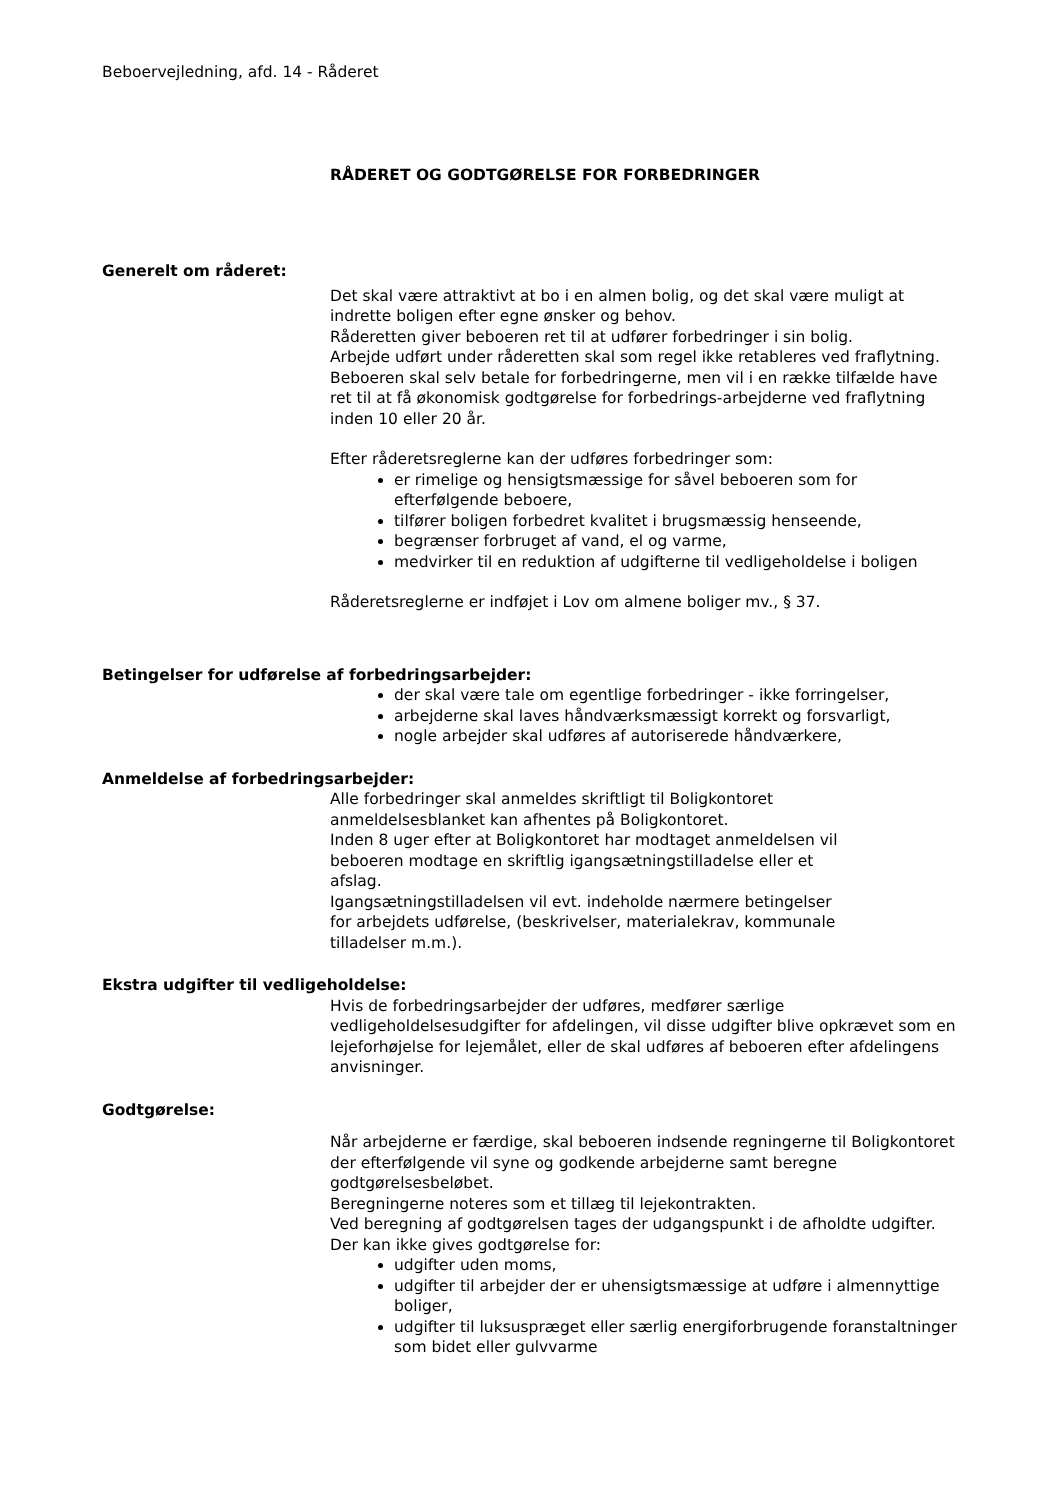Beboervejledning, afd. 14 - Råderet
RÅDERET OG GODTGØRELSE FOR FORBEDRINGER
Generelt om råderet:
Det skal være attraktivt at bo i en almen bolig, og det skal være muligt at indrette boligen efter egne ønsker og behov.
Råderetten giver beboeren ret til at udfører forbedringer i sin bolig.
Arbejde udført under råderetten skal som regel ikke retableres ved fraflytning.
Beboeren skal selv betale for forbedringerne, men vil i en række tilfælde have ret til at få økonomisk godtgørelse for forbedrings-arbejderne ved fraflytning inden 10 eller 20 år.
Efter råderetsreglerne kan der udføres forbedringer som:
er rimelige og hensigtsmæssige for såvel beboeren som for efterfølgende beboere,
tilfører boligen forbedret kvalitet i brugsmæssig henseende,
begrænser forbruget af vand, el og varme,
medvirker til en reduktion af udgifterne til vedligeholdelse i boligen
Råderetsreglerne er indføjet i Lov om almene boliger mv., § 37.
Betingelser for udførelse af forbedringsarbejder:
der skal være tale om egentlige forbedringer - ikke forringelser,
arbejderne skal laves håndværksmæssigt korrekt og forsvarligt,
nogle arbejder skal udføres af autoriserede håndværkere,
Anmeldelse af forbedringsarbejder:
Alle forbedringer skal anmeldes skriftligt til Boligkontoret
anmeldelsesblanket kan afhentes på Boligkontoret.
Inden 8 uger efter at Boligkontoret har modtaget anmeldelsen vil
beboeren modtage en skriftlig igangsætningstilladelse eller et
afslag.
Igangsætningstilladelsen vil evt. indeholde nærmere betingelser
for arbejdets udførelse, (beskrivelser, materialekrav, kommunale
tilladelser m.m.).
Ekstra udgifter til vedligeholdelse:
Hvis de forbedringsarbejder der udføres, medfører særlige vedligeholdelsesudgifter for afdelingen, vil disse udgifter blive opkrævet som en lejeforhøjelse for lejemålet, eller de skal udføres af beboeren efter afdelingens anvisninger.
Godtgørelse:
Når arbejderne er færdige, skal beboeren indsende regningerne til Boligkontoret der efterfølgende vil syne og godkende arbejderne samt beregne godtgørelsesbeløbet.
Beregningerne noteres som et tillæg til lejekontrakten.
Ved beregning af godtgørelsen tages der udgangspunkt i de afholdte udgifter.
Der kan ikke gives godtgørelse for:
udgifter uden moms,
udgifter til arbejder der er uhensigtsmæssige at udføre i almennyttige boliger,
udgifter til luksuspræget eller særlig energiforbrugende foranstaltninger som bidet eller gulvvarme